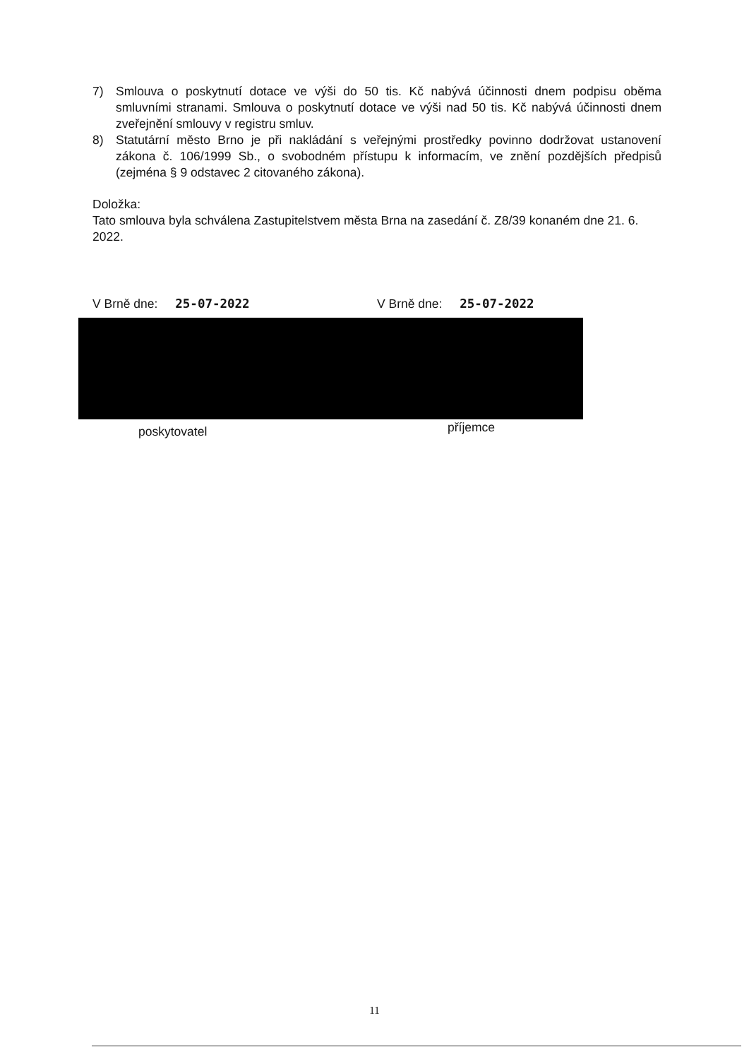7) Smlouva o poskytnutí dotace ve výši do 50 tis. Kč nabývá účinnosti dnem podpisu oběma smluvními stranami. Smlouva o poskytnutí dotace ve výši nad 50 tis. Kč nabývá účinnosti dnem zveřejnění smlouvy v registru smluv.
8) Statutární město Brno je při nakládání s veřejnými prostředky povinno dodržovat ustanovení zákona č. 106/1999 Sb., o svobodném přístupu k informacím, ve znění pozdějších předpisů (zejména § 9 odstavec 2 citovaného zákona).
Doložka:
Tato smlouva byla schválena Zastupitelstvem města Brna na zasedání č. Z8/39 konaném dne 21. 6. 2022.
V Brně dne: 25-07-2022
poskytovatel
V Brně dne: 25-07-2022
příjemce
11